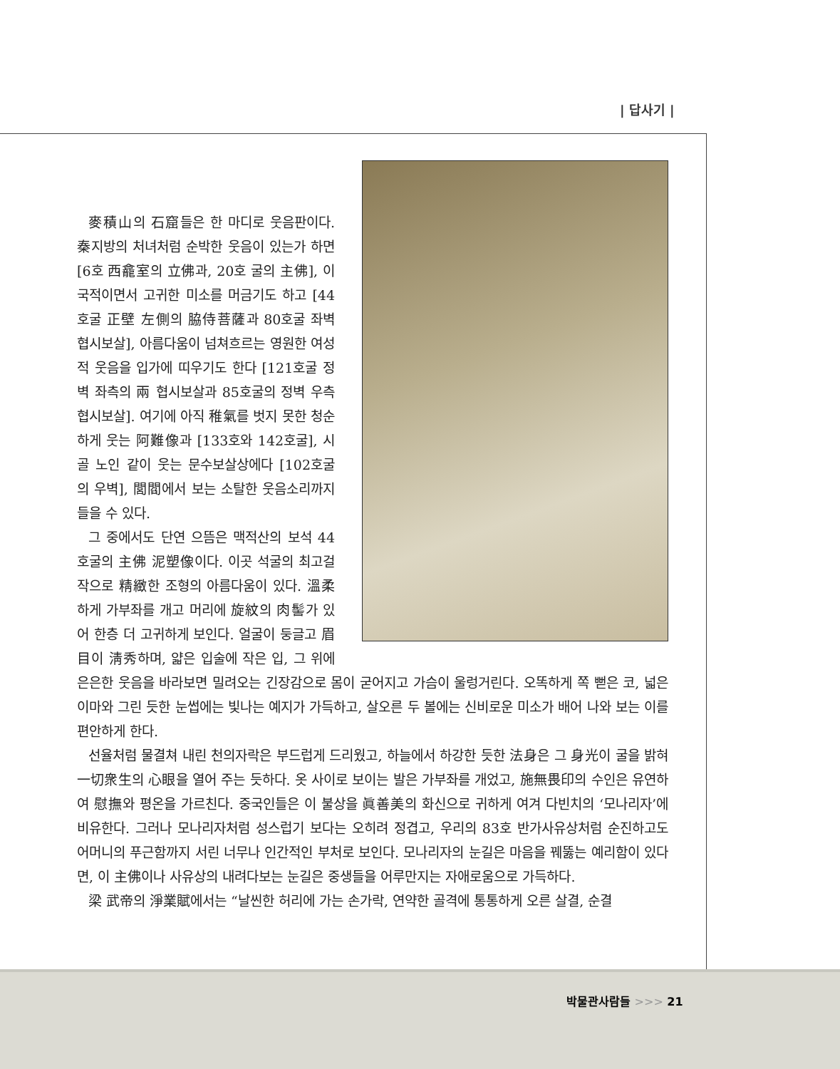| 답사기 |
麥積山의 石窟들은 한 마디로 웃음판이다. 秦지방의 처녀처럼 순박한 웃음이 있는가 하면 [6호 西龕室의 立佛과, 20호 굴의 主佛], 이국적이면서 고귀한 미소를 머금기도 하고 [44호굴 正壁 左側의 脇侍菩薩과 80호굴 좌벽 협시보살], 아름다움이 넘쳐흐르는 영원한 여성적 웃음을 입가에 띠우기도 한다 [121호굴 정벽 좌측의 兩 협시보살과 85호굴의 정벽 우측 협시보살]. 여기에 아직 稚氣를 벗지 못한 청순하게 웃는 阿難像과 [133호와 142호굴], 시골 노인 같이 웃는 문수보살상에다 [102호굴의 우벽], 閭閻에서 보는 소탈한 웃음소리까지 들을 수 있다.
그 중에서도 단연 으뜸은 맥적산의 보석 44호굴의 主佛 泥塑像이다. 이곳 석굴의 최고걸작으로 精緻한 조형의 아름다움이 있다. 溫柔하게 가부좌를 개고 머리에 旋紋의 肉髻가 있어 한층 더 고귀하게 보인다. 얼굴이 둥글고 眉目이 淸秀하며, 얇은 입술에 작은 입, 그 위에 은은한 웃음을 바라보면 밀려오는 긴장감으로 몸이 굳어지고 가슴이 울렁거린다. 오똑하게 쪽 뻗은 코, 넓은 이마와 그린 듯한 눈썹에는 빛나는 예지가 가득하고, 살오른 두 볼에는 신비로운 미소가 배어 나와 보는 이를 편안하게 한다.
선율처럼 물결쳐 내린 천의자락은 부드럽게 드리웠고, 하늘에서 하강한 듯한 法身은 그 身光이 굴을 밝혀 一切衆生의 心眼을 열어 주는 듯하다. 옷 사이로 보이는 발은 가부좌를 개었고, 施無畏印의 수인은 유연하여 慰撫와 평온을 가르친다. 중국인들은 이 불상을 眞善美의 화신으로 귀하게 여겨 다빈치의 ‘모나리자’에 비유한다. 그러나 모나리자처럼 성스럽기 보다는 오히려 정겹고, 우리의 83호 반가사유상처럼 순진하고도 어머니의 푸근함까지 서린 너무나 인간적인 부처로 보인다. 모나리자의 눈길은 마음을 꿰뚫는 예리함이 있다면, 이 主佛이나 사유상의 내려다보는 눈길은 중생들을 어루만지는 자애로움으로 가득하다.
梁 武帝의 淨業賦에서는 “날씬한 허리에 가는 손가락, 연약한 골격에 통통하게 오른 살결, 순결
박물관사람들 >>> 21